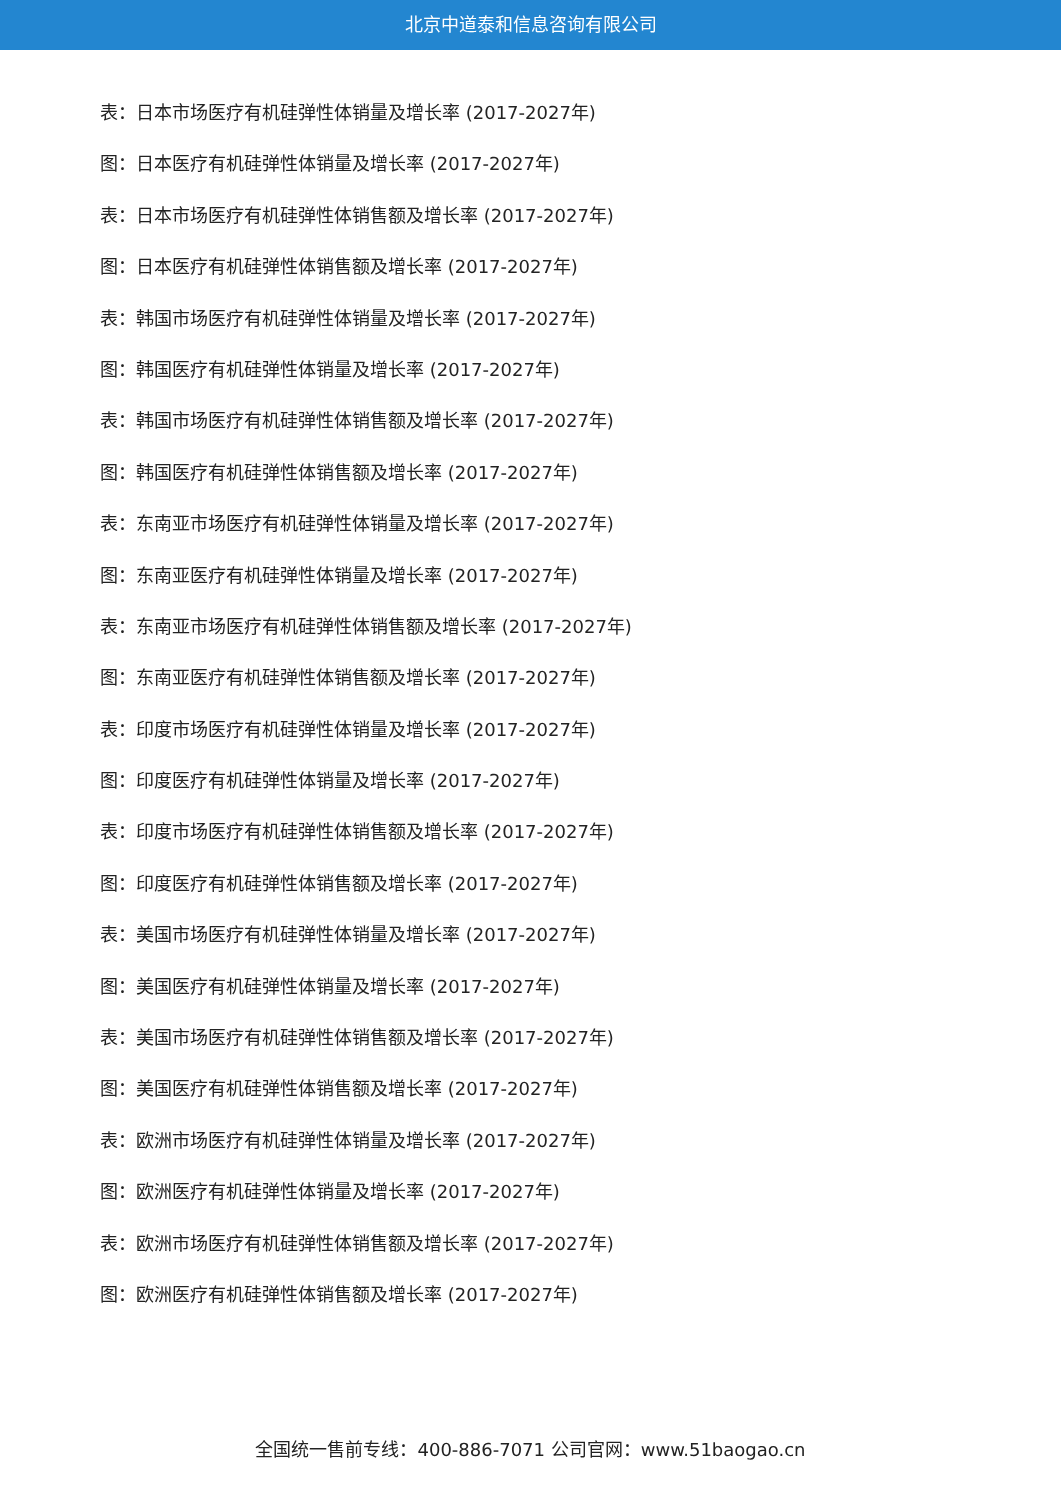北京中道泰和信息咨询有限公司
表：日本市场医疗有机硅弹性体销量及增长率 (2017-2027年)
图：日本医疗有机硅弹性体销量及增长率 (2017-2027年)
表：日本市场医疗有机硅弹性体销售额及增长率 (2017-2027年)
图：日本医疗有机硅弹性体销售额及增长率 (2017-2027年)
表：韩国市场医疗有机硅弹性体销量及增长率 (2017-2027年)
图：韩国医疗有机硅弹性体销量及增长率 (2017-2027年)
表：韩国市场医疗有机硅弹性体销售额及增长率 (2017-2027年)
图：韩国医疗有机硅弹性体销售额及增长率 (2017-2027年)
表：东南亚市场医疗有机硅弹性体销量及增长率 (2017-2027年)
图：东南亚医疗有机硅弹性体销量及增长率 (2017-2027年)
表：东南亚市场医疗有机硅弹性体销售额及增长率 (2017-2027年)
图：东南亚医疗有机硅弹性体销售额及增长率 (2017-2027年)
表：印度市场医疗有机硅弹性体销量及增长率 (2017-2027年)
图：印度医疗有机硅弹性体销量及增长率 (2017-2027年)
表：印度市场医疗有机硅弹性体销售额及增长率 (2017-2027年)
图：印度医疗有机硅弹性体销售额及增长率 (2017-2027年)
表：美国市场医疗有机硅弹性体销量及增长率 (2017-2027年)
图：美国医疗有机硅弹性体销量及增长率 (2017-2027年)
表：美国市场医疗有机硅弹性体销售额及增长率 (2017-2027年)
图：美国医疗有机硅弹性体销售额及增长率 (2017-2027年)
表：欧洲市场医疗有机硅弹性体销量及增长率 (2017-2027年)
图：欧洲医疗有机硅弹性体销量及增长率 (2017-2027年)
表：欧洲市场医疗有机硅弹性体销售额及增长率 (2017-2027年)
图：欧洲医疗有机硅弹性体销售额及增长率 (2017-2027年)
全国统一售前专线：400-886-7071 公司官网：www.51baogao.cn